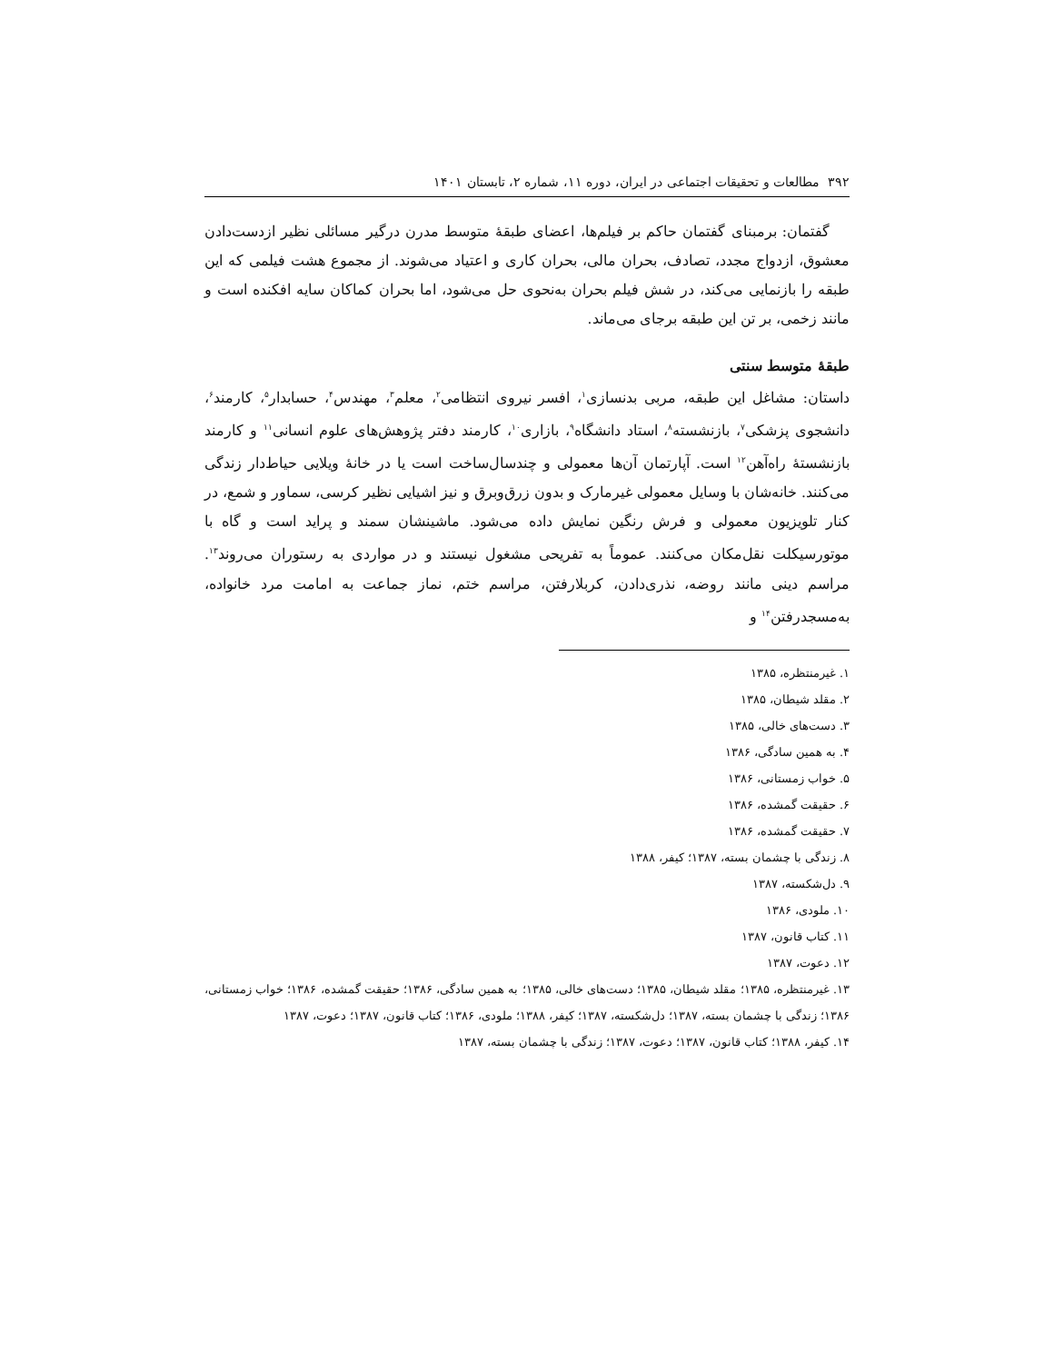۳۹۲ مطالعات و تحقیقات اجتماعی در ایران، دوره ۱۱، شماره ۲، تابستان ۱۴۰۱
گفتمان: برمبنای گفتمان حاکم بر فیلم‌ها، اعضای طبقهٔ متوسط مدرن درگیر مسائلی نظیر ازدست‌دادن معشوق، ازدواج مجدد، تصادف، بحران مالی، بحران کاری و اعتیاد می‌شوند. از مجموع هشت فیلمی که این طبقه را بازنمایی می‌کند، در شش فیلم بحران به‌نحوی حل می‌شود، اما بحران کماکان سایه افکنده است و مانند زخمی، بر تن این طبقه برجای می‌ماند.
طبقهٔ متوسط سنتی
داستان: مشاغل این طبقه، مربی بدنسازی<sup>۱</sup>، افسر نیروی انتظامی<sup>۲</sup>، معلم<sup>۳</sup>، مهندس<sup>۴</sup>، حسابدار<sup>۵</sup>، کارمند<sup>۶</sup>، دانشجوی پزشکی<sup>۷</sup>، بازنشسته<sup>۸</sup>، استاد دانشگاه<sup>۹</sup>، بازاری<sup>۱۰</sup>، کارمند دفتر پژوهش‌های علوم انسانی<sup>۱۱</sup> و کارمند بازنشستهٔ راه‌آهن<sup>۱۲</sup> است. آپارتمان آن‌ها معمولی و چندسال‌ساخت است یا در خانهٔ ویلایی حیاط‌دار زندگی می‌کنند. خانه‌شان با وسایل معمولی غیرمارک و بدون زرق‌وبرق و نیز اشیایی نظیر کرسی، سماور و شمع، در کنار تلویزیون معمولی و فرش رنگین نمایش داده می‌شود. ماشینشان سمند و پراید است و گاه با موتورسیکلت نقل‌مکان می‌کنند. عموماً به تفریحی مشغول نیستند و در مواردی به رستوران می‌روند<sup>۱۳</sup>. مراسم دینی مانند روضه، نذری‌دادن، کربلارفتن، مراسم ختم، نماز جماعت به امامت مرد خانواده، به‌مسجدرفتن<sup>۱۴</sup> و
۱. غیرمنتظره، ۱۳۸۵
۲. مقلد شیطان، ۱۳۸۵
۳. دست‌های خالی، ۱۳۸۵
۴. به همین سادگی، ۱۳۸۶
۵. خواب زمستانی، ۱۳۸۶
۶. حقیقت گمشده، ۱۳۸۶
۷. حقیقت گمشده، ۱۳۸۶
۸. زندگی با چشمان بسته، ۱۳۸۷؛ کیفر، ۱۳۸۸
۹. دل‌شکسته، ۱۳۸۷
۱۰. ملودی، ۱۳۸۶
۱۱. کتاب قانون، ۱۳۸۷
۱۲. دعوت، ۱۳۸۷
۱۳. غیرمنتظره، ۱۳۸۵؛ مقلد شیطان، ۱۳۸۵؛ دست‌های خالی، ۱۳۸۵؛ به همین سادگی، ۱۳۸۶؛ حقیقت گمشده، ۱۳۸۶؛ خواب زمستانی، ۱۳۸۶؛ زندگی با چشمان بسته، ۱۳۸۷؛ دل‌شکسته، ۱۳۸۷؛ کیفر، ۱۳۸۸؛ ملودی، ۱۳۸۶؛ کتاب قانون، ۱۳۸۷؛ دعوت، ۱۳۸۷
۱۴. کیفر، ۱۳۸۸؛ کتاب قانون، ۱۳۸۷؛ دعوت، ۱۳۸۷؛ زندگی با چشمان بسته، ۱۳۸۷